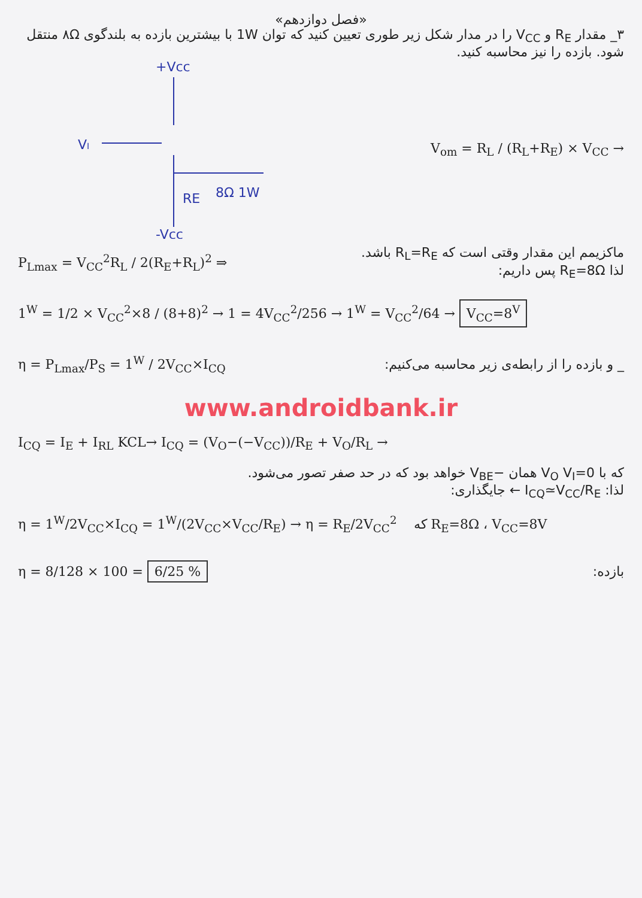«فصل دوازدهم»
۳_ مقدار R<sub>E</sub> و V<sub>CC</sub> را در مدار شکل زیر طوری تعیین کنید که توان 1W با بیشترین بازده به بلندگوی ۸Ω منتقل شود. بازده را نیز محاسبه کنید.
+Vcc
VI
RE
8Ω 1W
-Vcc
V<sub>om</sub> = R<sub>L</sub> / (R<sub>L</sub>+R<sub>E</sub>) × V<sub>CC</sub> →
P<sub>Lmax</sub> = V<sub>CC</sub><sup>2</sup>R<sub>L</sub> / 2(R<sub>E</sub>+R<sub>L</sub>)<sup>2</sup> ⇒
ماکزیمم این مقدار وقتی است که R<sub>L</sub>=R<sub>E</sub> باشد.
لذا R<sub>E</sub>=8Ω پس داریم:
1<sup>W</sup> = 1/2 × V<sub>CC</sub><sup>2</sup>×8 / (8+8)<sup>2</sup> → 1 = 4V<sub>CC</sub><sup>2</sup>/256 → 1<sup>W</sup> = V<sub>CC</sub><sup>2</sup>/64 → V<sub>CC</sub>=8<sup>V</sup>
η = P<sub>Lmax</sub>/P<sub>S</sub> = 1<sup>W</sup> / 2V<sub>CC</sub>×I<sub>CQ</sub>
_ و بازده را از رابطه‌ی زیر محاسبه می‌کنیم:
www.androidbank.ir
I<sub>CQ</sub> = I<sub>E</sub> + I<sub>RL</sub> KCL→ I<sub>CQ</sub> = (V<sub>O</sub>−(−V<sub>CC</sub>))/R<sub>E</sub> + V<sub>O</sub>/R<sub>L</sub> →
که با V<sub>O</sub> V<sub>I</sub>=0 همان −V<sub>BE</sub> خواهد بود که در حد صفر تصور می‌شود.
لذا: I<sub>CQ</sub>≃V<sub>CC</sub>/R<sub>E</sub> ← جایگذاری:
η = 1<sup>W</sup>/2V<sub>CC</sub>×I<sub>CQ</sub> = 1<sup>W</sup>/(2V<sub>CC</sub>×V<sub>CC</sub>/R<sub>E</sub>) → η = R<sub>E</sub>/2V<sub>CC</sub><sup>2</sup> که R<sub>E</sub>=8Ω ، V<sub>CC</sub>=8V
η = 8/128 × 100 = 6/25 %
بازده: